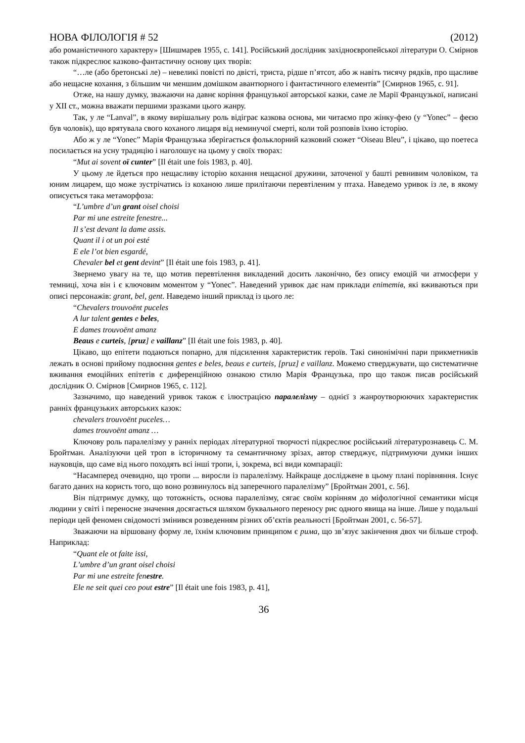НОВА ФІЛОЛОГІЯ # 52 (2012)
або романістичного характеру» [Шишмарев 1955, с. 141]. Російський дослідник західноєвропейської літератури О. Смірнов також підкреслює казково-фантастичну основу цих творів:
“…ле (або бретонські ле) – невеликі повісті по двісті, триста, рідше п’ятсот, або ж навіть тисячу рядків, про щасливе або нещасне кохання, з більшим чи меншим домішком авантюрного і фантастичного елементів” [Смирнов 1965, с. 91].
Отже, на нашу думку, зважаючи на давнє коріння французької авторської казки, саме ле Марії Французької, написані у XII ст., можна вважати першими зразками цього жанру.
Так, у ле “Lanval”, в якому вирішальну роль відіграє казкова основа, ми читаємо про жінку-фею (у “Yonec” – феєю був чоловік), що врятувала свого коханого лицаря від неминучої смерті, коли той розповів їхню історію.
Або ж у ле “Yonec” Марія Французька зберігається фольклорний казковий сюжет “Oiseau Bleu”, і цікаво, що поетеса посилається на усну традицію і наголошує на цьому у своїх творах:
“Mut ai sovent oï cunter” [Il était une fois 1983, p. 40].
У цьому ле йдеться про нещасливу історію кохання нещасної дружини, заточеної у башті ревнивим чоловіком, та юним лицарем, що може зустрічатись із коханою лише прилітаючи перевтіленим у птаха. Наведемо уривок із ле, в якому описується така метаморфоза:
“L’umbre d’un grant oisel choisi
Par mi une estreite fenestre...
Il s’est devant la dame assis.
Quant il i ot un poi esté
E ele l’ot bien esgardé,
Chevaler bel et gent devint” [Il était une fois 1983, p. 41].
Звернемо увагу на те, що мотив перевтілення викладений досить лаконічно, без опису емоцій чи атмосфери у темниці, хоча він і є ключовим моментом у “Yonec”. Наведений уривок дає нам приклади епітетів, які вживаються при описі персонажів: grant, bel, gent. Наведемо інший приклад із цього ле:
“Chevalers trouvoënt puceles
A lur talent gentes e beles,
E dames trouvoënt amanz
Beaus e curteis, [pruz] e vaillanz” [Il était une fois 1983, p. 40].
Цікаво, що епітети подаються попарно, для підсилення характеристик героїв. Такі синонімічні пари прикметників лежать в основі прийому подвоєння gentes e beles, beaus e curteis, [pruz] e vaillanz. Можемо стверджувати, що систематичне вживання емоційних епітетів є диференційною ознакою стилю Марія Французька, про що також писав російський дослідник О. Смірнов [Смирнов 1965, с. 112].
Зазначимо, що наведений уривок також є ілюстрацією паралелізму – однієї з жанроутворюючих характеристик ранніх французьких авторських казок:
chevalers trouvoënt puceles…
dames trouvoënt amanz …
Ключову роль паралелізму у ранніх періодах літературної творчості підкреслює російський літературознавець С. М. Бройтман. Аналізуючи цей троп в історичному та семантичному зрізах, автор стверджує, підтримуючи думки інших науковців, що саме від нього походять всі інші тропи, і, зокрема, всі види компарації:
“Насамперед очевидно, що тропи ... виросли із паралелізму. Найкраще досліджене в цьому плані порівняння. Існує багато даних на користь того, що воно розвинулось від заперечного паралелізму” [Бройтман 2001, с. 56].
Він підтримує думку, що тотожність, основа паралелізму, сягає своїм корінням до міфологічної семантики місця людини у світі і переносне значення досягається шляхом буквального переносу рис одного явища на інше. Лише у подальші періоди цей феномен свідомості змінився розведенням різних об’єктів реальності [Бройтман 2001, с. 56-57].
Зважаючи на віршовану форму ле, їхнім ключовим принципом є рима, що зв’язує закінчення двох чи більше строф. Наприклад:
“Quant ele ot faite issi,
L’umbre d’un grant oisel choisi
Par mi une estreite fenestre.
Ele ne seit quei ceo pout estre” [Il était une fois 1983, p. 41],
36